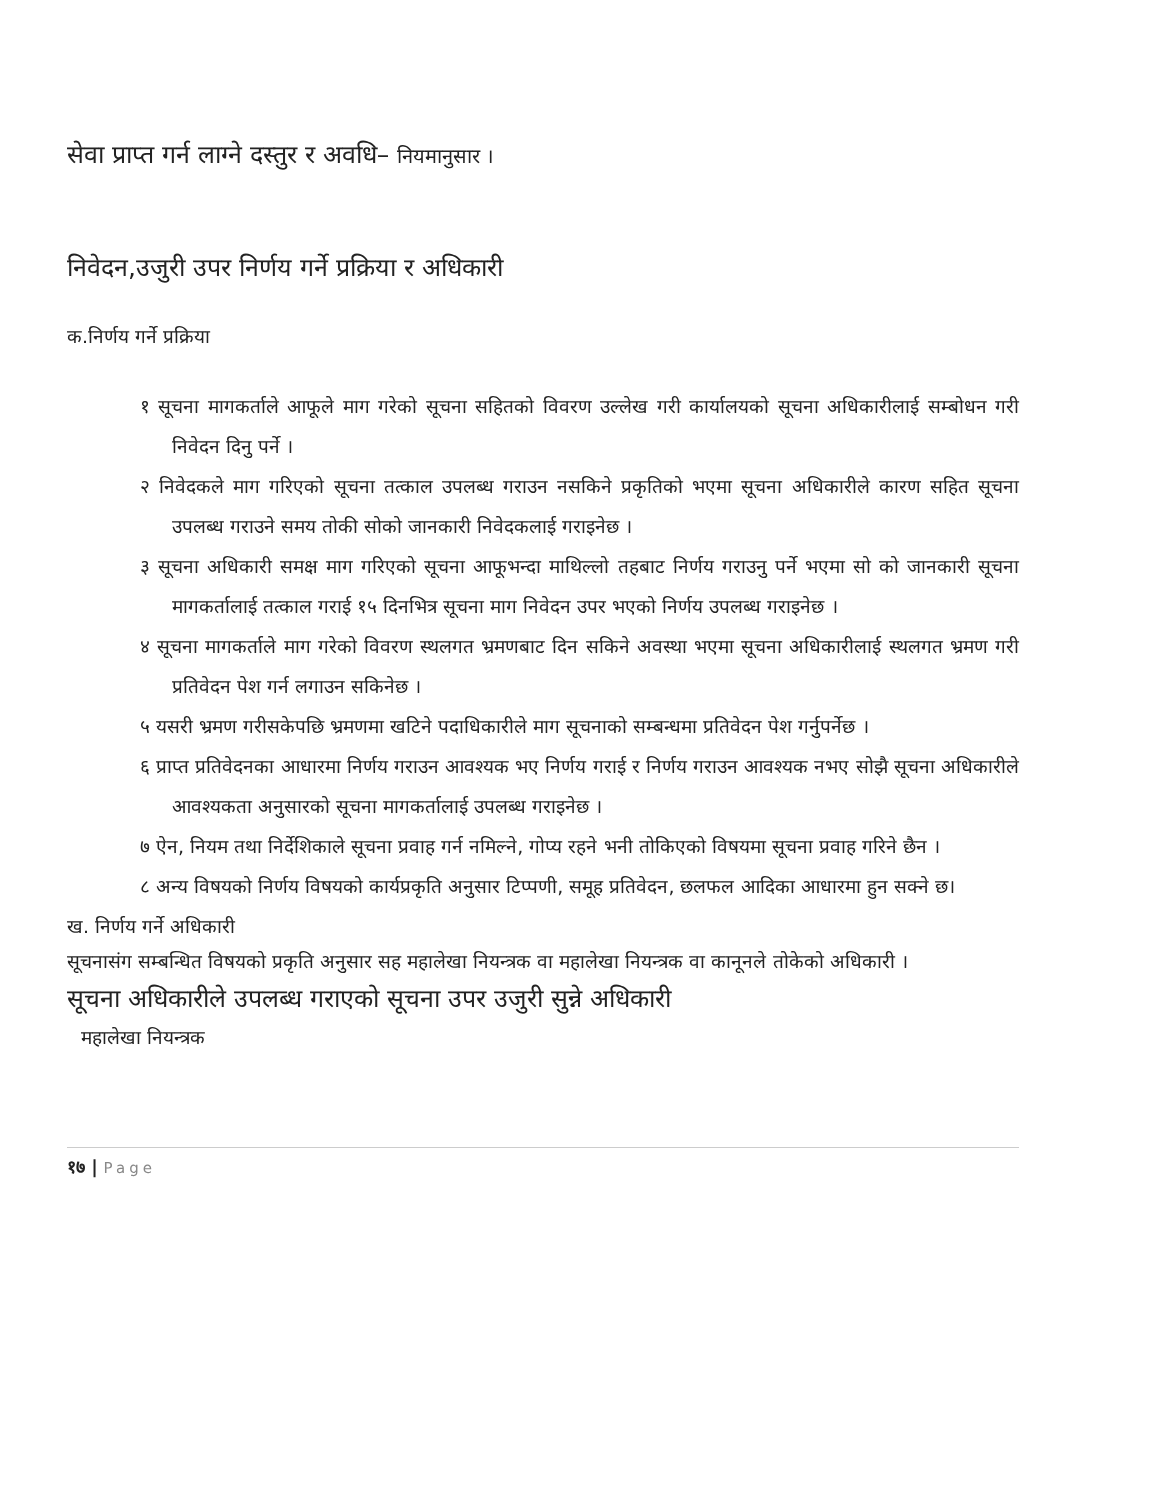सेवा प्राप्त गर्न लाग्ने दस्तुर र अवधि– नियमानुसार ।
निवेदन,उजुरी उपर निर्णय गर्ने प्रक्रिया र अधिकारी
क.निर्णय गर्ने प्रक्रिया
१ सूचना मागकर्ताले आफूले माग गरेको सूचना सहितको विवरण उल्लेख गरी कार्यालयको सूचना अधिकारीलाई सम्बोधन गरी निवेदन दिनु पर्ने ।
२ निवेदकले माग गरिएको सूचना तत्काल उपलब्ध गराउन नसकिने प्रकृतिको भएमा सूचना अधिकारीले कारण सहित सूचना उपलब्ध गराउने समय तोकी सोको जानकारी निवेदकलाई गराइनेछ ।
३ सूचना अधिकारी समक्ष माग गरिएको सूचना आफूभन्दा माथिल्लो तहबाट निर्णय गराउनु पर्ने भएमा सो को जानकारी सूचना मागकर्तालाई तत्काल गराई १५ दिनभित्र सूचना माग निवेदन उपर भएको निर्णय उपलब्ध गराइनेछ ।
४ सूचना मागकर्ताले माग गरेको विवरण स्थलगत भ्रमणबाट दिन सकिने अवस्था भएमा सूचना अधिकारीलाई स्थलगत भ्रमण गरी प्रतिवेदन पेश गर्न लगाउन सकिनेछ ।
५ यसरी भ्रमण गरीसकेपछि भ्रमणमा खटिने पदाधिकारीले माग सूचनाको सम्बन्धमा प्रतिवेदन पेश गर्नुपर्नेछ ।
६ प्राप्त प्रतिवेदनका आधारमा निर्णय गराउन आवश्यक भए निर्णय गराई र निर्णय गराउन आवश्यक नभए सोझै सूचना अधिकारीले आवश्यकता अनुसारको सूचना मागकर्तालाई उपलब्ध गराइनेछ ।
७ ऐन, नियम तथा निर्देशिकाले सूचना प्रवाह गर्न नमिल्ने, गोप्य रहने भनी तोकिएको विषयमा सूचना प्रवाह गरिने छैन ।
८ अन्य विषयको निर्णय विषयको कार्यप्रकृति अनुसार टिप्पणी, समूह प्रतिवेदन, छलफल आदिका आधारमा हुन सक्ने छ।
ख. निर्णय गर्ने अधिकारी
सूचनासंग सम्बन्धित विषयको प्रकृति अनुसार सह महालेखा नियन्त्रक वा महालेखा नियन्त्रक वा कानूनले तोकेको अधिकारी ।
सूचना अधिकारीले उपलब्ध गराएको सूचना उपर उजुरी सुन्ने अधिकारी
महालेखा नियन्त्रक
१७ | Page